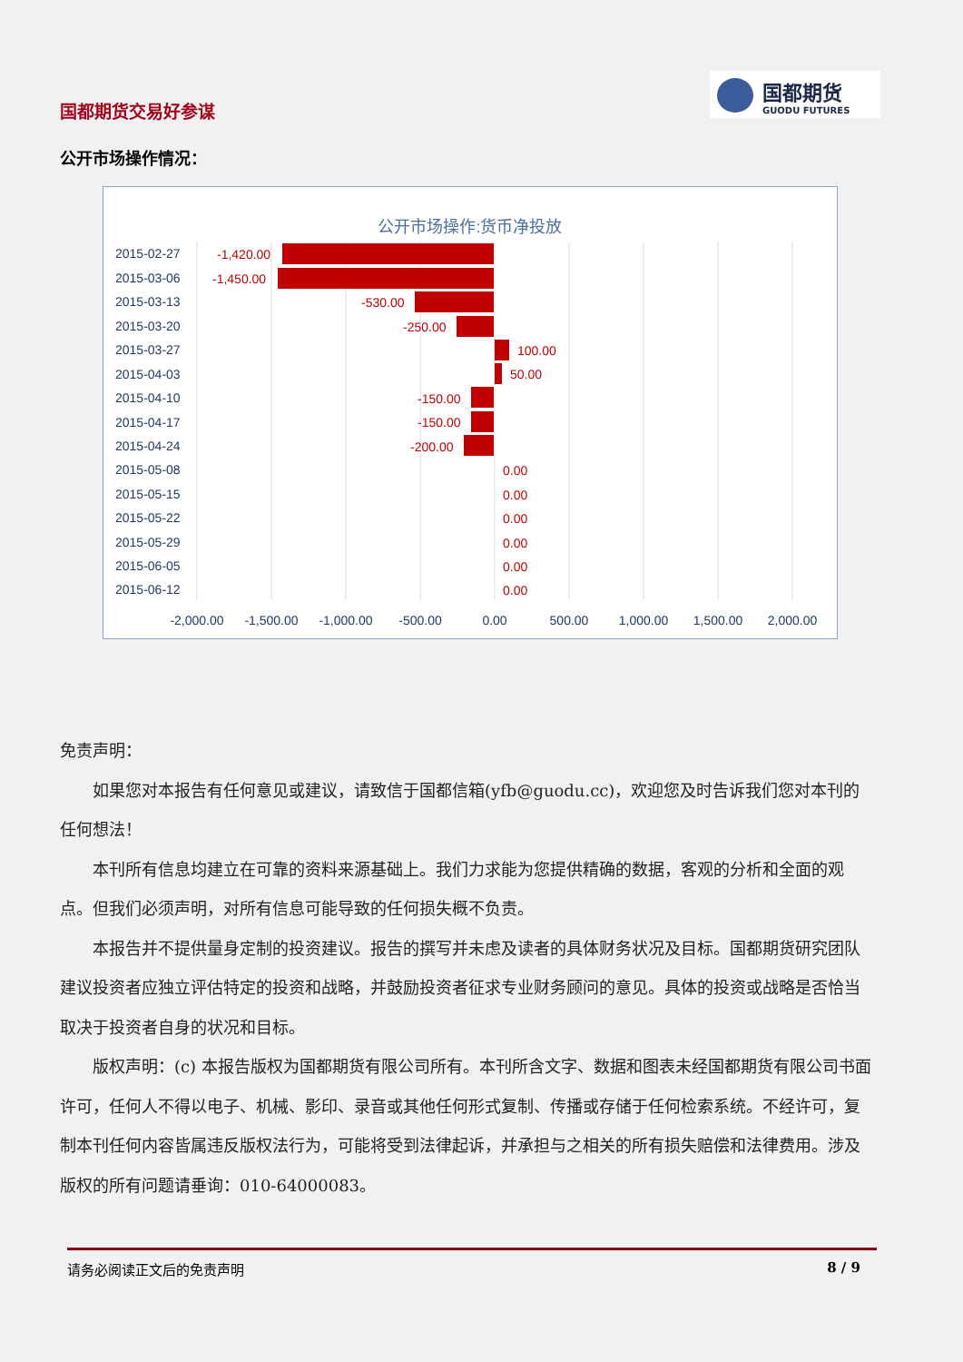国都期货交易好参谋
国都期货
GUODU FUTURES
公开市场操作情况：
公开市场操作:货币净投放
2015-02-27
2015-03-06
2015-03-13
2015-03-20
2015-03-27
2015-04-03
2015-04-10
2015-04-17
2015-04-24
2015-05-08
2015-05-15
2015-05-22
2015-05-29
2015-06-05
2015-06-12
-1,420.00
-1,450.00
-530.00
-250.00
100.00
50.00
-150.00
-150.00
-200.00
0.00
0.00
0.00
0.00
0.00
0.00
-2,000.00
-1,500.00
-1,000.00
-500.00
0.00
500.00
1,000.00
1,500.00
2,000.00
免责声明：
如果您对本报告有任何意见或建议，请致信于国都信箱(yfb@guodu.cc)，欢迎您及时告诉我们您对本刊的任何想法！
本刊所有信息均建立在可靠的资料来源基础上。我们力求能为您提供精确的数据，客观的分析和全面的观点。但我们必须声明，对所有信息可能导致的任何损失概不负责。
本报告并不提供量身定制的投资建议。报告的撰写并未虑及读者的具体财务状况及目标。国都期货研究团队建议投资者应独立评估特定的投资和战略，并鼓励投资者征求专业财务顾问的意见。具体的投资或战略是否恰当取决于投资者自身的状况和目标。
版权声明：(c) 本报告版权为国都期货有限公司所有。本刊所含文字、数据和图表未经国都期货有限公司书面许可，任何人不得以电子、机械、影印、录音或其他任何形式复制、传播或存储于任何检索系统。不经许可，复制本刊任何内容皆属违反版权法行为，可能将受到法律起诉，并承担与之相关的所有损失赔偿和法律费用。涉及版权的所有问题请垂询：010-64000083。
请务必阅读正文后的免责声明 8 / 9